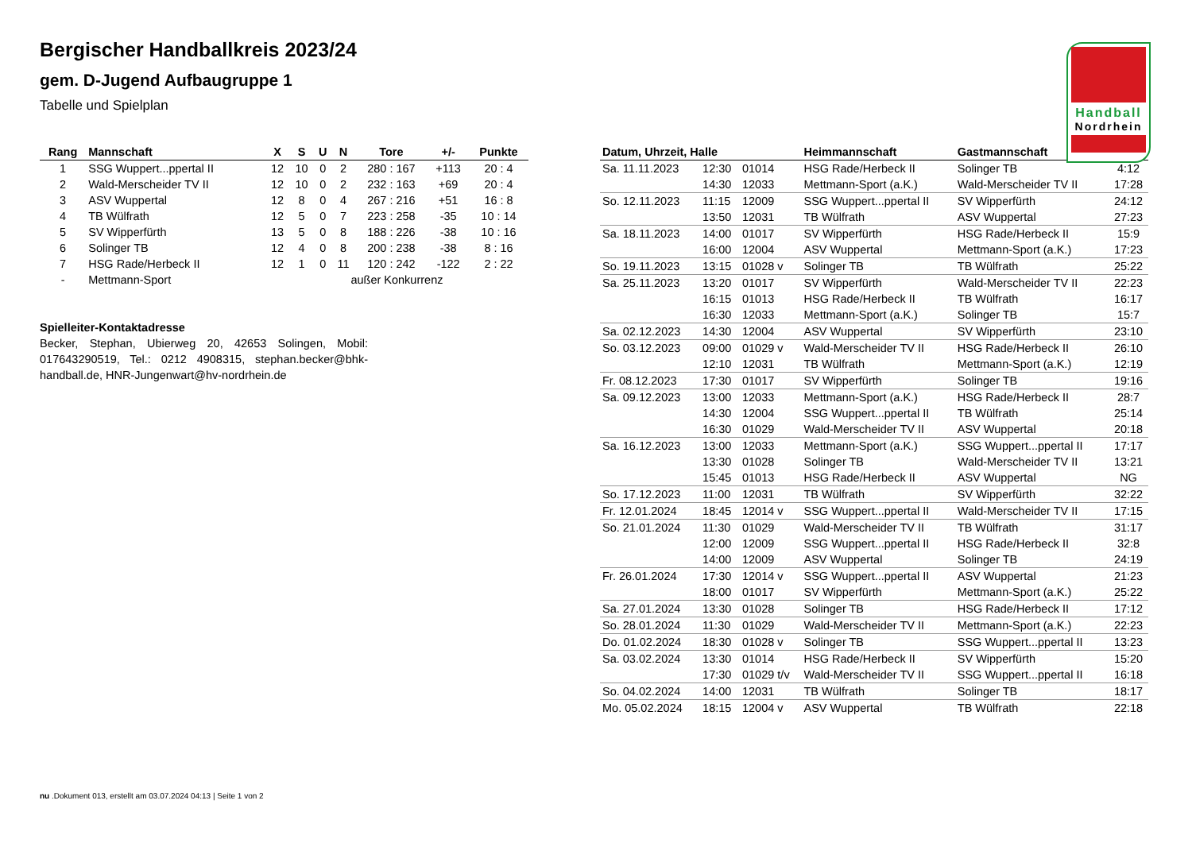Handball
Nordrhein
Bergischer Handballkreis 2023/24
gem. D-Jugend Aufbaugruppe 1
Tabelle und Spielplan
| Rang | Mannschaft | X | S | U | N | Tore | +/- | Punkte |
| --- | --- | --- | --- | --- | --- | --- | --- | --- |
| 1 | SSG Wuppert...ppertal II | 12 | 10 | 0 | 2 | 280 : 167 | +113 | 20 : 4 |
| 2 | Wald-Merscheider TV II | 12 | 10 | 0 | 2 | 232 : 163 | +69 | 20 : 4 |
| 3 | ASV Wuppertal | 12 | 8 | 0 | 4 | 267 : 216 | +51 | 16 : 8 |
| 4 | TB Wülfrath | 12 | 5 | 0 | 7 | 223 : 258 | -35 | 10 : 14 |
| 5 | SV Wipperfürth | 13 | 5 | 0 | 8 | 188 : 226 | -38 | 10 : 16 |
| 6 | Solinger TB | 12 | 4 | 0 | 8 | 200 : 238 | -38 | 8 : 16 |
| 7 | HSG Rade/Herbeck II | 12 | 1 | 0 | 11 | 120 : 242 | -122 | 2 : 22 |
| - | Mettmann-Sport | außer Konkurrenz | | | | | | |
Spielleiter-Kontaktadresse
Becker, Stephan, Ubierweg 20, 42653 Solingen, Mobil: 017643290519, Tel.: 0212 4908315, stephan.becker@bhk-handball.de, HNR-Jungenwart@hv-nordrhein.de
| Datum, Uhrzeit, Halle | | | Heimmannschaft | Gastmannschaft | |
| --- | --- | --- | --- | --- | --- |
| Sa. 11.11.2023 | 12:30 | 01014 | HSG Rade/Herbeck II | Solinger TB | 4:12 |
| | 14:30 | 12033 | Mettmann-Sport (a.K.) | Wald-Merscheider TV II | 17:28 |
| So. 12.11.2023 | 11:15 | 12009 | SSG Wuppert...ppertal II | SV Wipperfürth | 24:12 |
| | 13:50 | 12031 | TB Wülfrath | ASV Wuppertal | 27:23 |
| Sa. 18.11.2023 | 14:00 | 01017 | SV Wipperfürth | HSG Rade/Herbeck II | 15:9 |
| | 16:00 | 12004 | ASV Wuppertal | Mettmann-Sport (a.K.) | 17:23 |
| So. 19.11.2023 | 13:15 | 01028 v | Solinger TB | TB Wülfrath | 25:22 |
| Sa. 25.11.2023 | 13:20 | 01017 | SV Wipperfürth | Wald-Merscheider TV II | 22:23 |
| | 16:15 | 01013 | HSG Rade/Herbeck II | TB Wülfrath | 16:17 |
| | 16:30 | 12033 | Mettmann-Sport (a.K.) | Solinger TB | 15:7 |
| Sa. 02.12.2023 | 14:30 | 12004 | ASV Wuppertal | SV Wipperfürth | 23:10 |
| So. 03.12.2023 | 09:00 | 01029 v | Wald-Merscheider TV II | HSG Rade/Herbeck II | 26:10 |
| | 12:10 | 12031 | TB Wülfrath | Mettmann-Sport (a.K.) | 12:19 |
| Fr. 08.12.2023 | 17:30 | 01017 | SV Wipperfürth | Solinger TB | 19:16 |
| Sa. 09.12.2023 | 13:00 | 12033 | Mettmann-Sport (a.K.) | HSG Rade/Herbeck II | 28:7 |
| | 14:30 | 12004 | SSG Wuppert...ppertal II | TB Wülfrath | 25:14 |
| | 16:30 | 01029 | Wald-Merscheider TV II | ASV Wuppertal | 20:18 |
| Sa. 16.12.2023 | 13:00 | 12033 | Mettmann-Sport (a.K.) | SSG Wuppert...ppertal II | 17:17 |
| | 13:30 | 01028 | Solinger TB | Wald-Merscheider TV II | 13:21 |
| | 15:45 | 01013 | HSG Rade/Herbeck II | ASV Wuppertal | NG |
| So. 17.12.2023 | 11:00 | 12031 | TB Wülfrath | SV Wipperfürth | 32:22 |
| Fr. 12.01.2024 | 18:45 | 12014 v | SSG Wuppert...ppertal II | Wald-Merscheider TV II | 17:15 |
| So. 21.01.2024 | 11:30 | 01029 | Wald-Merscheider TV II | TB Wülfrath | 31:17 |
| | 12:00 | 12009 | SSG Wuppert...ppertal II | HSG Rade/Herbeck II | 32:8 |
| | 14:00 | 12009 | ASV Wuppertal | Solinger TB | 24:19 |
| Fr. 26.01.2024 | 17:30 | 12014 v | SSG Wuppert...ppertal II | ASV Wuppertal | 21:23 |
| | 18:00 | 01017 | SV Wipperfürth | Mettmann-Sport (a.K.) | 25:22 |
| Sa. 27.01.2024 | 13:30 | 01028 | Solinger TB | HSG Rade/Herbeck II | 17:12 |
| So. 28.01.2024 | 11:30 | 01029 | Wald-Merscheider TV II | Mettmann-Sport (a.K.) | 22:23 |
| Do. 01.02.2024 | 18:30 | 01028 v | Solinger TB | SSG Wuppert...ppertal II | 13:23 |
| Sa. 03.02.2024 | 13:30 | 01014 | HSG Rade/Herbeck II | SV Wipperfürth | 15:20 |
| | 17:30 | 01029 t/v | Wald-Merscheider TV II | SSG Wuppert...ppertal II | 16:18 |
| So. 04.02.2024 | 14:00 | 12031 | TB Wülfrath | Solinger TB | 18:17 |
| Mo. 05.02.2024 | 18:15 | 12004 v | ASV Wuppertal | TB Wülfrath | 22:18 |
nu .Dokument 013, erstellt am 03.07.2024 04:13 | Seite 1 von 2